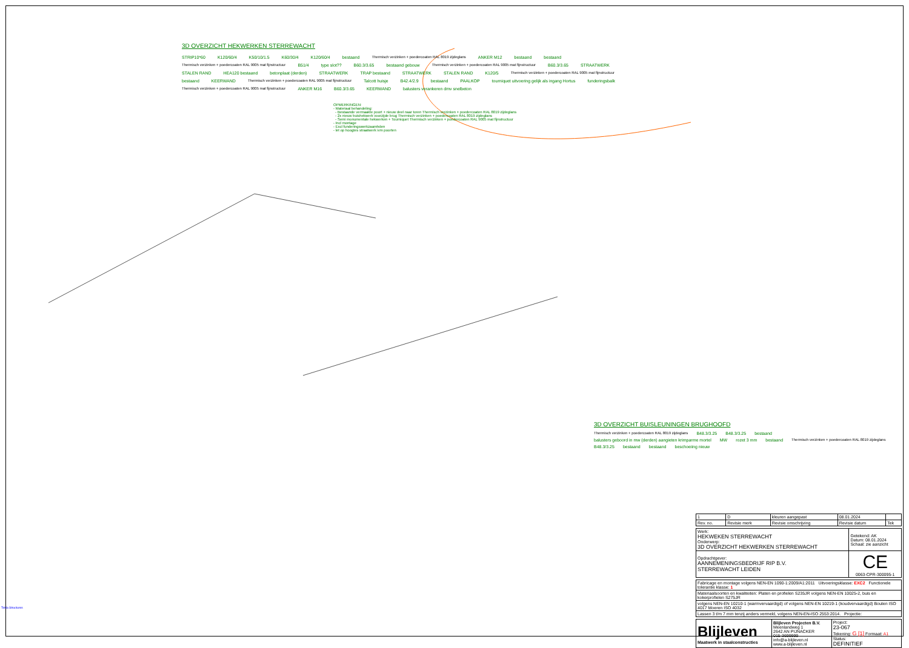3D OVERZICHT HEKWERKEN STERREWACHT
STRIP10*60 K120/60/4 K50/10/1.5 K60/30/4 K120/60/4 bestaand Thermisch verzinken + poedercoaten RAL 8019 zijdeglans ANKER M12 bestaand bestaand Thermisch verzinken + poedercoaten RAL 9005 mat fijnstructuur B51/4 type slot?? B60.3/3.65 bestaand gebouw Thermisch verzinken + poedercoaten RAL 9005 mat fijnstructuur B60.3/3.65 STRAATWERK STALEN RAND HEA120 bestaand betonplaat (derden) STRAATWERK TRAP bestaand STRAATWERK STALEN RAND K120/5 Thermisch verzinken + poedercoaten RAL 9005 mat fijnstructuur bestaand KEERWAND Thermisch verzinken + poedercoaten RAL 9005 mat fijnstructuur Talcott huisje B42.4/2.9 bestaand PAALKOP tourniquet uitvoering gelijk als ingang Hortus funderingsbalk Thermisch verzinken + poedercoaten RAL 9005 mat fijnstructuur ANKER M16 B60.3/3.65 KEERWAND balusters verankeren dmv snelbeton
OPMERKINGEN:
- Materiaal behandeling:
- Bestaande vermaakte poort + nieuw deel naar toren Thermisch verzinken + poedercoaten RAL 8019 zijdeglans
- 2x nieuw buishekwerk voorzijde brug Thermisch verzinken + poedercoaten RAL 8019 zijdeglans
- Semi monumentale hekwerken + Tourniquet Thermisch verzinken + poedercoaten RAL 9005 mat fijnstructuur
- Incl montage
- Excl funderingswerkzaamhden
- let op hoogtes straatwerk ivm poorten
3D OVERZICHT BUISLEUNINGEN BRUGHOOFD
Thermisch verzinken + poedercoaten RAL 8019 zijdeglans B48.3/3.25 B48.3/3.25 bestaand balusters geboord in mw (derden) aangieten krimparme mortel MW rozet 3 mm bestaand Thermisch verzinken + poedercoaten RAL 8019 zijdeglans B48.3/3.25 bestaand bestaand beschoeiing nieuw
| 1 | D | kleuren aangepast | 08.01.2024 | |
| Rev. no. | Revisie merk | Revisie omschrijving | Revisie datum | Tek |
| Werk: HEKWEKEN STERREWACHT Onderwerp: 3D OVERZICHT HEKWERKEN STERREWACHT | Getekend: AK Datum: 08.01.2024 Schaal: zie aanzicht |
| Opdrachtgever: AANNEMENINGSBEDRIJF RIP B.V. STERREWACHT LEIDEN | CE 0063-CPR-300095-1 |
| Fabricage en montage volgens NEN-EN 1090-1:2009/A1:2011 Uitvoeringsklasse: EXC2 Functionele tolerantie klasse: 1 |
| Materiaalsoorten en kwaliteiten: Platen en profielen S235JR volgens NEN-EN 10025-2, buis en kokerprofielen S275JR |
| volgens NEN-EN 10210-1 (warmvervaardigd) of volgens NEN-EN 10219-1 (koudvervaardigd) Bouten ISO 4017 Moeren ISO 4032 |
| Lassen 3 t/m 7 mm tenzij anders vermeld, volgens NEN-EN-ISO 2553:2014. Projectie: |
| Blijleven Maatwerk in staalconstructies | Blijleven Projecten B.V. Meenlandweg 1 2642 AN PIJNACKER 015-3699999 info@a-blijleven.nl www.a-blijleven.nl | Project: 23-067 Tekening: G [1] Formaat: A1 Status: DEFINITIEF |
Tekla Structures